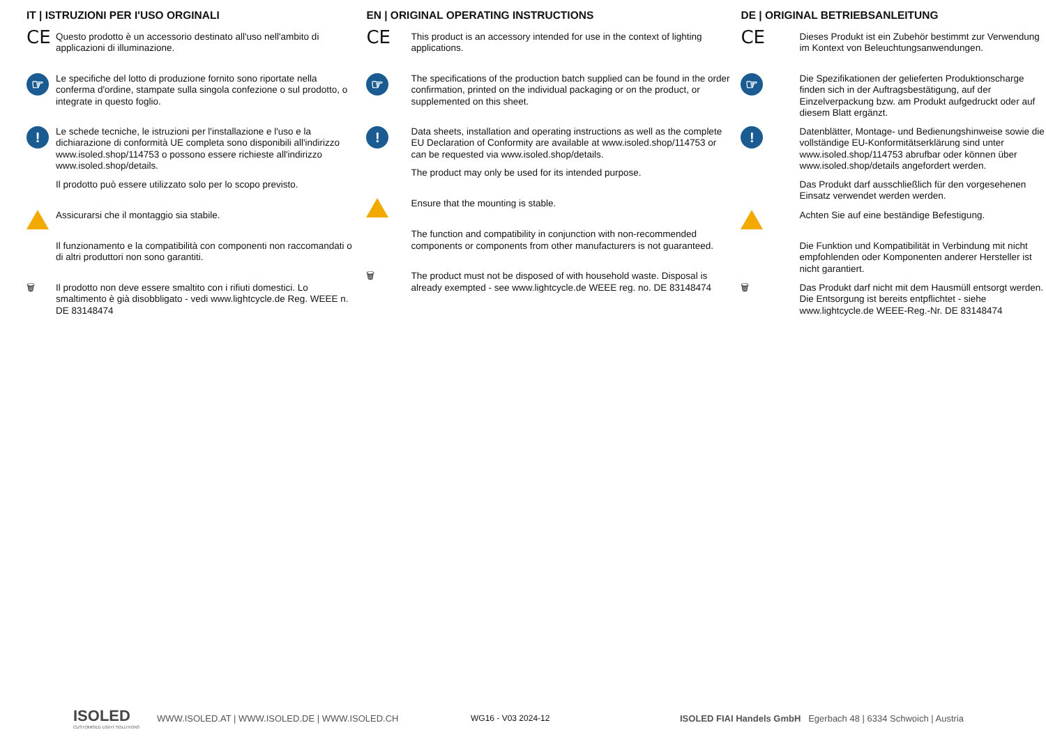IT | ISTRUZIONI PER I'USO ORGINALI
CE
Questo prodotto è un accessorio destinato all'uso nell'ambito di applicazioni di illuminazione.
☞
Le specifiche del lotto di produzione fornito sono riportate nella conferma d'ordine, stampate sulla singola confezione o sul prodotto, o integrate in questo foglio.
!
Le schede tecniche, le istruzioni per l'installazione e l'uso e la dichiarazione di conformità UE completa sono disponibili all'indirizzo www.isoled.shop/114753 o possono essere richieste all'indirizzo www.isoled.shop/details.
Il prodotto può essere utilizzato solo per lo scopo previsto.
Assicurarsi che il montaggio sia stabile.
Il funzionamento e la compatibilità con componenti non raccomandati o di altri produttori non sono garantiti.
🗑 Il prodotto non deve essere smaltito con i rifiuti domestici. Lo smaltimento è già disobbligato - vedi www.lightcycle.de Reg. WEEE n. DE 83148474
EN | ORIGINAL OPERATING INSTRUCTIONS
CE
This product is an accessory intended for use in the context of lighting applications.
☞
The specifications of the production batch supplied can be found in the order confirmation, printed on the individual packaging or on the product, or supplemented on this sheet.
!
Data sheets, installation and operating instructions as well as the complete EU Declaration of Conformity are available at www.isoled.shop/114753 or can be requested via www.isoled.shop/details.
The product may only be used for its intended purpose.
Ensure that the mounting is stable.
The function and compatibility in conjunction with non-recommended components or components from other manufacturers is not guaranteed.
🗑 The product must not be disposed of with household waste. Disposal is already exempted - see www.lightcycle.de WEEE reg. no. DE 83148474
DE | ORIGINAL BETRIEBSANLEITUNG
CE
Dieses Produkt ist ein Zubehör bestimmt zur Verwendung im Kontext von Beleuchtungsanwendungen.
☞
Die Spezifikationen der gelieferten Produktionscharge finden sich in der Auftragsbestätigung, auf der Einzelverpackung bzw. am Produkt aufgedruckt oder auf diesem Blatt ergänzt.
!
Datenblätter, Montage- und Bedienungshinweise sowie die vollständige EU-Konformitätserklärung sind unter www.isoled.shop/114753 abrufbar oder können über www.isoled.shop/details angefordert werden.
Das Produkt darf ausschließlich für den vorgesehenen Einsatz verwendet werden werden.
Achten Sie auf eine beständige Befestigung.
Die Funktion und Kompatibilität in Verbindung mit nicht empfohlenden oder Komponenten anderer Hersteller ist nicht garantiert.
🗑 Das Produkt darf nicht mit dem Hausmüll entsorgt werden. Die Entsorgung ist bereits entpflichtet - siehe www.lightcycle.de WEEE-Reg.-Nr. DE 83148474
ISOLED
CUSTOMISED LIGHT SOLUTIONS
WWW.ISOLED.AT | WWW.ISOLED.DE | WWW.ISOLED.CH WG16 - V03 2024-12
ISOLED FIAI Handels GmbH Egerbach 48 | 6334 Schwoich | Austria